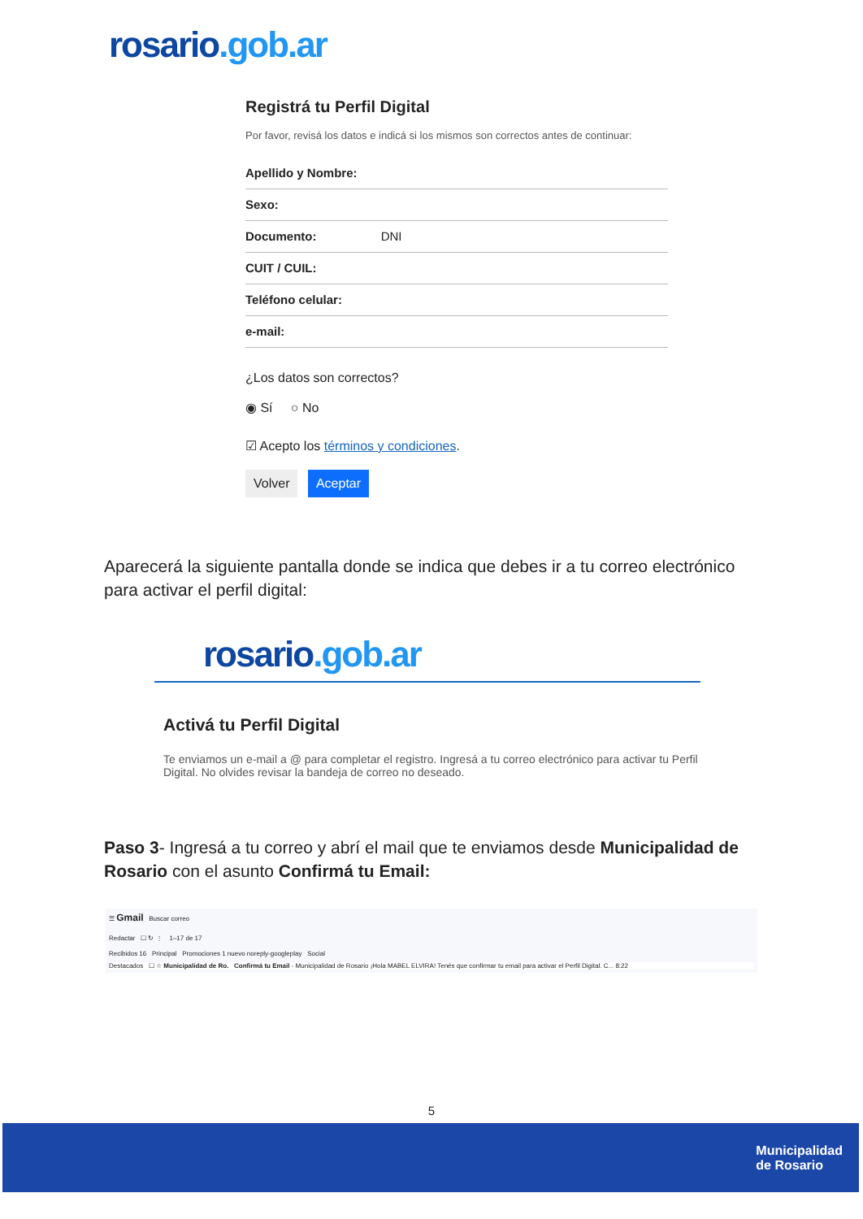rosario.gob.ar
Registrá tu Perfil Digital
Por favor, revisá los datos e indicá si los mismos son correctos antes de continuar:
Apellido y Nombre:
Sexo:
Documento: DNI
CUIT / CUIL:
Teléfono celular:
e-mail:
¿Los datos son correctos?
◉ Sí ○ No
☑ Acepto los términos y condiciones.
Volver Aceptar
Aparecerá la siguiente pantalla donde se indica que debes ir a tu correo electrónico para activar el perfil digital:
rosario.gob.ar
Activá tu Perfil Digital
Te enviamos un e-mail a @ para completar el registro. Ingresá a tu correo electrónico para activar tu Perfil Digital. No olvides revisar la bandeja de correo no deseado.
Paso 3- Ingresá a tu correo y abrí el mail que te enviamos desde Municipalidad de Rosario con el asunto Confirmá tu Email:
☰ Gmail Buscar correo
Redactar ☐ ↻ ⋮ 1–17 de 17
Recibidos 16 Principal Promociones 1 nuevo noreply-googleplay Social
Destacados ☐ ☆ Municipalidad de Ro. Confirmá tu Email - Municipalidad de Rosario ¡Hola MABEL ELVIRA! Tenés que confirmar tu email para activar el Perfil Digital. C... 8:22
5
Municipalidad
de Rosario